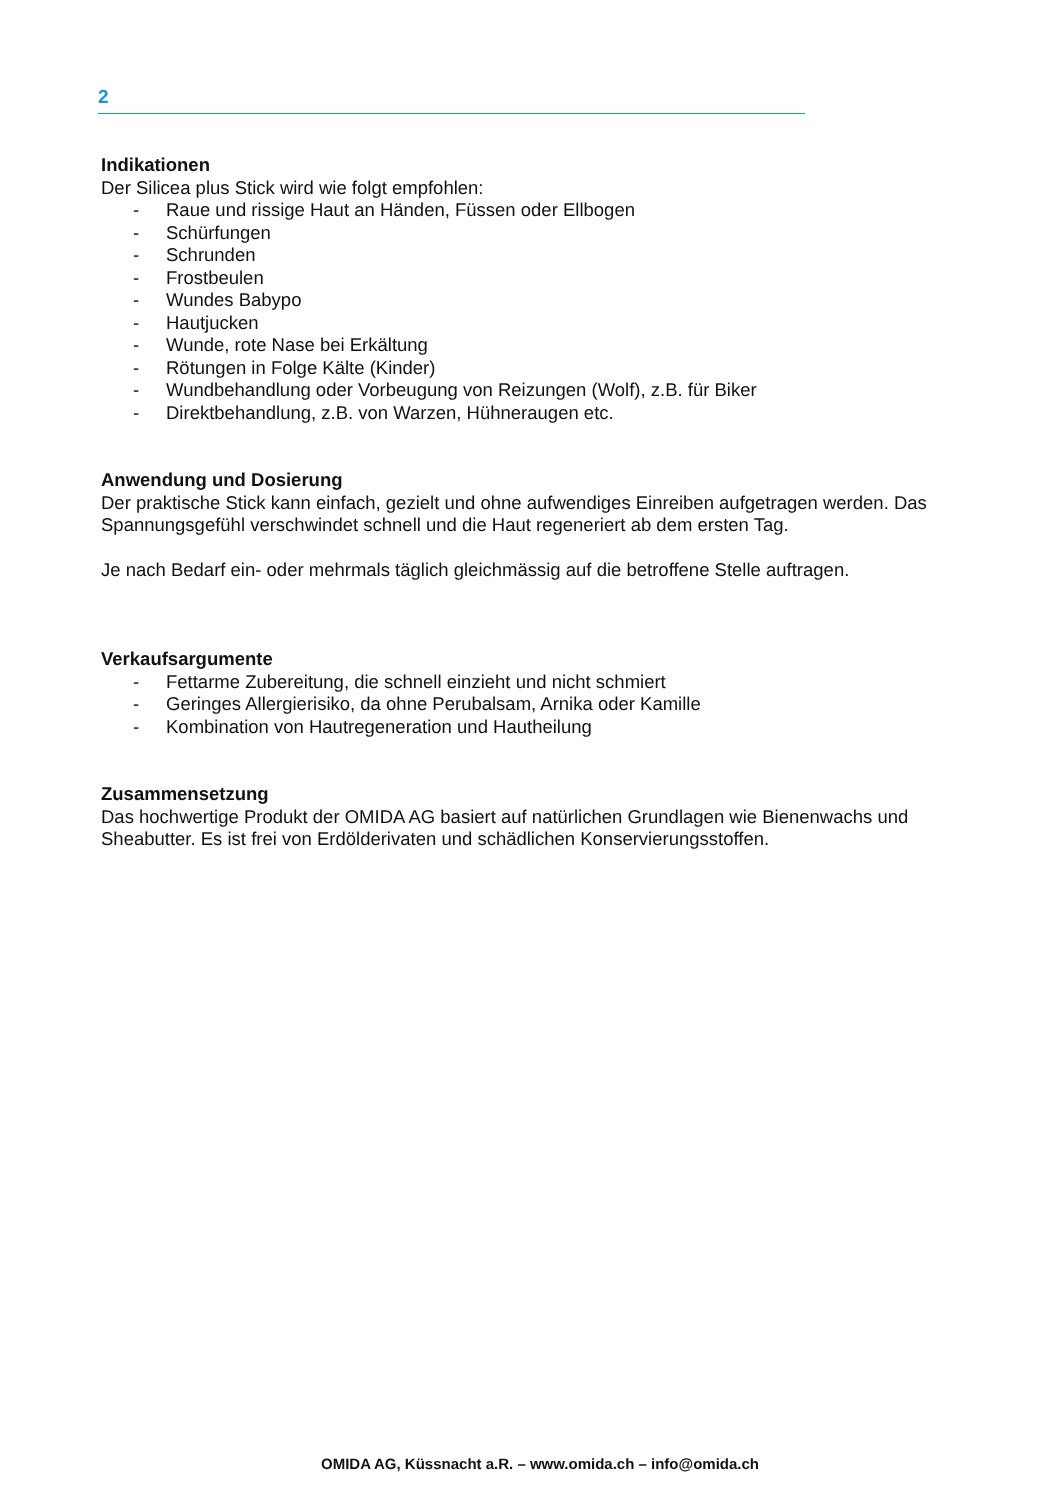2
Indikationen
Der Silicea plus Stick wird wie folgt empfohlen:
- Raue und rissige Haut an Händen, Füssen oder Ellbogen
- Schürfungen
- Schrunden
- Frostbeulen
- Wundes Babypo
- Hautjucken
- Wunde, rote Nase bei Erkältung
- Rötungen in Folge Kälte (Kinder)
- Wundbehandlung oder Vorbeugung von Reizungen (Wolf), z.B. für Biker
- Direktbehandlung, z.B. von Warzen, Hühneraugen etc.
Anwendung und Dosierung
Der praktische Stick kann einfach, gezielt und ohne aufwendiges Einreiben aufgetragen werden. Das Spannungsgefühl verschwindet schnell und die Haut regeneriert ab dem ersten Tag.
Je nach Bedarf ein- oder mehrmals täglich gleichmässig auf die betroffene Stelle auftragen.
Verkaufsargumente
- Fettarme Zubereitung, die schnell einzieht und nicht schmiert
- Geringes Allergierisiko, da ohne Perubalsam, Arnika oder Kamille
- Kombination von Hautregeneration und Hautheilung
Zusammensetzung
Das hochwertige Produkt der OMIDA AG basiert auf natürlichen Grundlagen wie Bienenwachs und Sheabutter. Es ist frei von Erdölderivaten und schädlichen Konservierungsstoffen.
OMIDA AG, Küssnacht a.R. – www.omida.ch – info@omida.ch